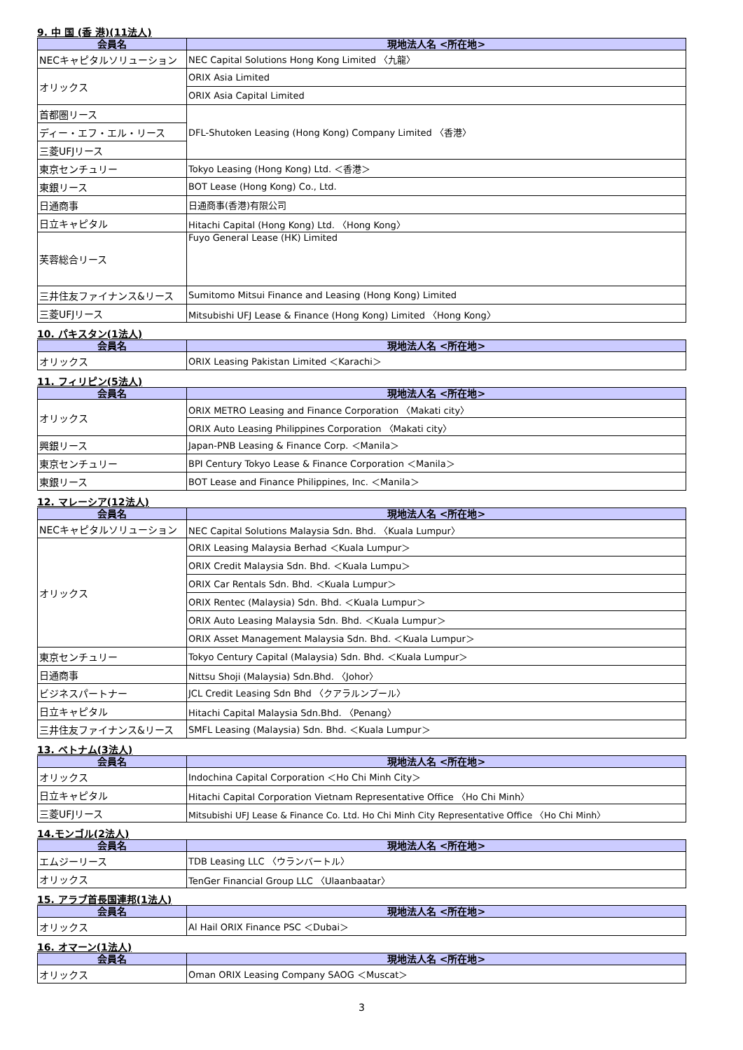9. 中 国 (香 港)(11法人)
| 会員名 | 現地法人名 <所在地> |
| --- | --- |
| NECキャピタルソリューション | NEC Capital Solutions Hong Kong Limited 〈九龍〉 |
| オリックス | ORIX Asia Limited |
| | ORIX Asia Capital Limited |
| 首都圏リース | DFL-Shutoken Leasing (Hong Kong) Company Limited 〈香港〉 |
| ディー・エフ・エル・リース | |
| 三菱UFJリース | |
| 東京センチュリー | Tokyo Leasing (Hong Kong) Ltd. ＜香港＞ |
| 東銀リース | BOT Lease (Hong Kong) Co., Ltd. |
| 日通商事 | 日通商事(香港)有限公司 |
| 日立キャピタル | Hitachi Capital (Hong Kong) Ltd. 〈Hong Kong〉 |
| 芙蓉総合リース | Fuyo General Lease (HK) Limited |
| 三井住友ファイナンス&リース | Sumitomo Mitsui Finance and Leasing (Hong Kong) Limited |
| 三菱UFJリース | Mitsubishi UFJ Lease & Finance (Hong Kong) Limited 〈Hong Kong〉 |
10. パキスタン(1法人)
| 会員名 | 現地法人名 <所在地> |
| --- | --- |
| オリックス | ORIX Leasing Pakistan Limited ＜Karachi＞ |
11. フィリピン(5法人)
| 会員名 | 現地法人名 <所在地> |
| --- | --- |
| オリックス | ORIX METRO Leasing and Finance Corporation 〈Makati city〉 |
| | ORIX Auto Leasing Philippines Corporation 〈Makati city〉 |
| 興銀リース | Japan-PNB Leasing & Finance Corp. ＜Manila＞ |
| 東京センチュリー | BPI Century Tokyo Lease & Finance Corporation ＜Manila＞ |
| 東銀リース | BOT Lease and Finance Philippines, Inc. ＜Manila＞ |
12. マレーシア(12法人)
| 会員名 | 現地法人名 <所在地> |
| --- | --- |
| NECキャピタルソリューション | NEC Capital Solutions Malaysia Sdn. Bhd. 〈Kuala Lumpur〉 |
| オリックス | ORIX Leasing Malaysia Berhad ＜Kuala Lumpur＞ |
| | ORIX Credit Malaysia Sdn. Bhd. ＜Kuala Lumpu＞ |
| | ORIX Car Rentals Sdn. Bhd. ＜Kuala Lumpur＞ |
| | ORIX Rentec (Malaysia) Sdn. Bhd. ＜Kuala Lumpur＞ |
| | ORIX Auto Leasing Malaysia Sdn. Bhd. ＜Kuala Lumpur＞ |
| | ORIX Asset Management Malaysia Sdn. Bhd. ＜Kuala Lumpur＞ |
| 東京センチュリー | Tokyo Century Capital (Malaysia) Sdn. Bhd. ＜Kuala Lumpur＞ |
| 日通商事 | Nittsu Shoji (Malaysia) Sdn.Bhd. 〈Johor〉 |
| ビジネスパートナー | JCL Credit Leasing Sdn Bhd 〈クアラルンプール〉 |
| 日立キャピタル | Hitachi Capital Malaysia Sdn.Bhd. 〈Penang〉 |
| 三井住友ファイナンス&リース | SMFL Leasing (Malaysia) Sdn. Bhd. ＜Kuala Lumpur＞ |
13. ベトナム(3法人)
| 会員名 | 現地法人名 <所在地> |
| --- | --- |
| オリックス | Indochina Capital Corporation ＜Ho Chi Minh City＞ |
| 日立キャピタル | Hitachi Capital Corporation Vietnam Representative Office 〈Ho Chi Minh〉 |
| 三菱UFJリース | Mitsubishi UFJ Lease & Finance Co. Ltd. Ho Chi Minh City Representative Office 〈Ho Chi Minh〉 |
14.モンゴル(2法人)
| 会員名 | 現地法人名 <所在地> |
| --- | --- |
| エムジーリース | TDB Leasing LLC 〈ウランバートル〉 |
| オリックス | TenGer Financial Group LLC 〈Ulaanbaatar〉 |
15. アラブ首長国連邦(1法人)
| 会員名 | 現地法人名 <所在地> |
| --- | --- |
| オリックス | Al Hail ORIX Finance PSC ＜Dubai＞ |
16. オマーン(1法人)
| 会員名 | 現地法人名 <所在地> |
| --- | --- |
| オリックス | Oman ORIX Leasing Company SAOG ＜Muscat＞ |
3